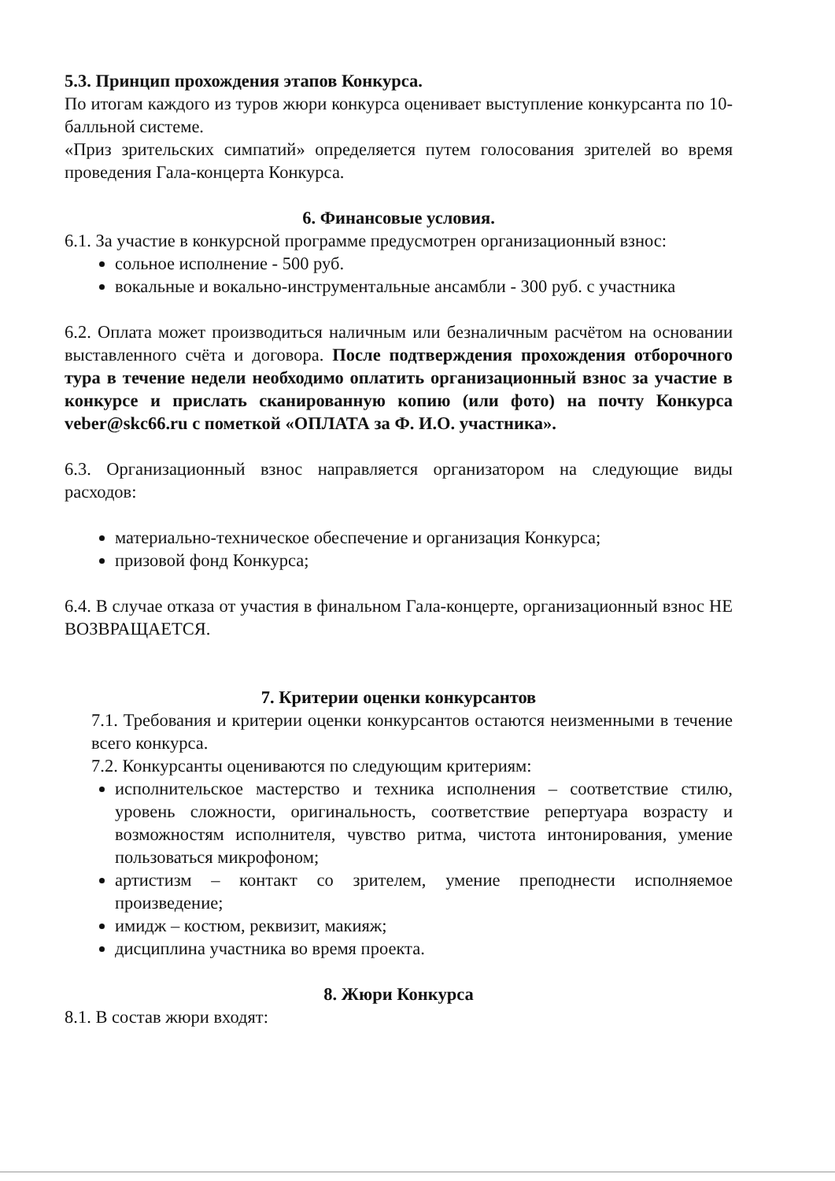5.3. Принцип прохождения этапов Конкурса.
По итогам каждого из туров жюри конкурса оценивает выступление конкурсанта по 10-балльной системе.
«Приз зрительских симпатий» определяется путем голосования зрителей во время проведения Гала-концерта Конкурса.
6. Финансовые условия.
6.1. За участие в конкурсной программе предусмотрен организационный взнос:
сольное исполнение - 500 руб.
вокальные и вокально-инструментальные ансамбли - 300 руб. с участника
6.2. Оплата может производиться наличным или безналичным расчётом на основании выставленного счёта и договора. После подтверждения прохождения отборочного тура в течение недели необходимо оплатить организационный взнос за участие в конкурсе и прислать сканированную копию (или фото) на почту Конкурса veber@skc66.ru с пометкой «ОПЛАТА за Ф. И.О. участника».
6.3. Организационный взнос направляется организатором на следующие виды расходов:
материально-техническое обеспечение и организация Конкурса;
призовой фонд Конкурса;
6.4. В случае отказа от участия в финальном Гала-концерте, организационный взнос НЕ ВОЗВРАЩАЕТСЯ.
7. Критерии оценки конкурсантов
7.1. Требования и критерии оценки конкурсантов остаются неизменными в течение всего конкурса.
7.2. Конкурсанты оцениваются по следующим критериям:
исполнительское мастерство и техника исполнения – соответствие стилю, уровень сложности, оригинальность, соответствие репертуара возрасту и возможностям исполнителя, чувство ритма, чистота интонирования, умение пользоваться микрофоном;
артистизм – контакт со зрителем, умение преподнести исполняемое произведение;
имидж – костюм, реквизит, макияж;
дисциплина участника во время проекта.
8. Жюри Конкурса
8.1. В состав жюри входят: